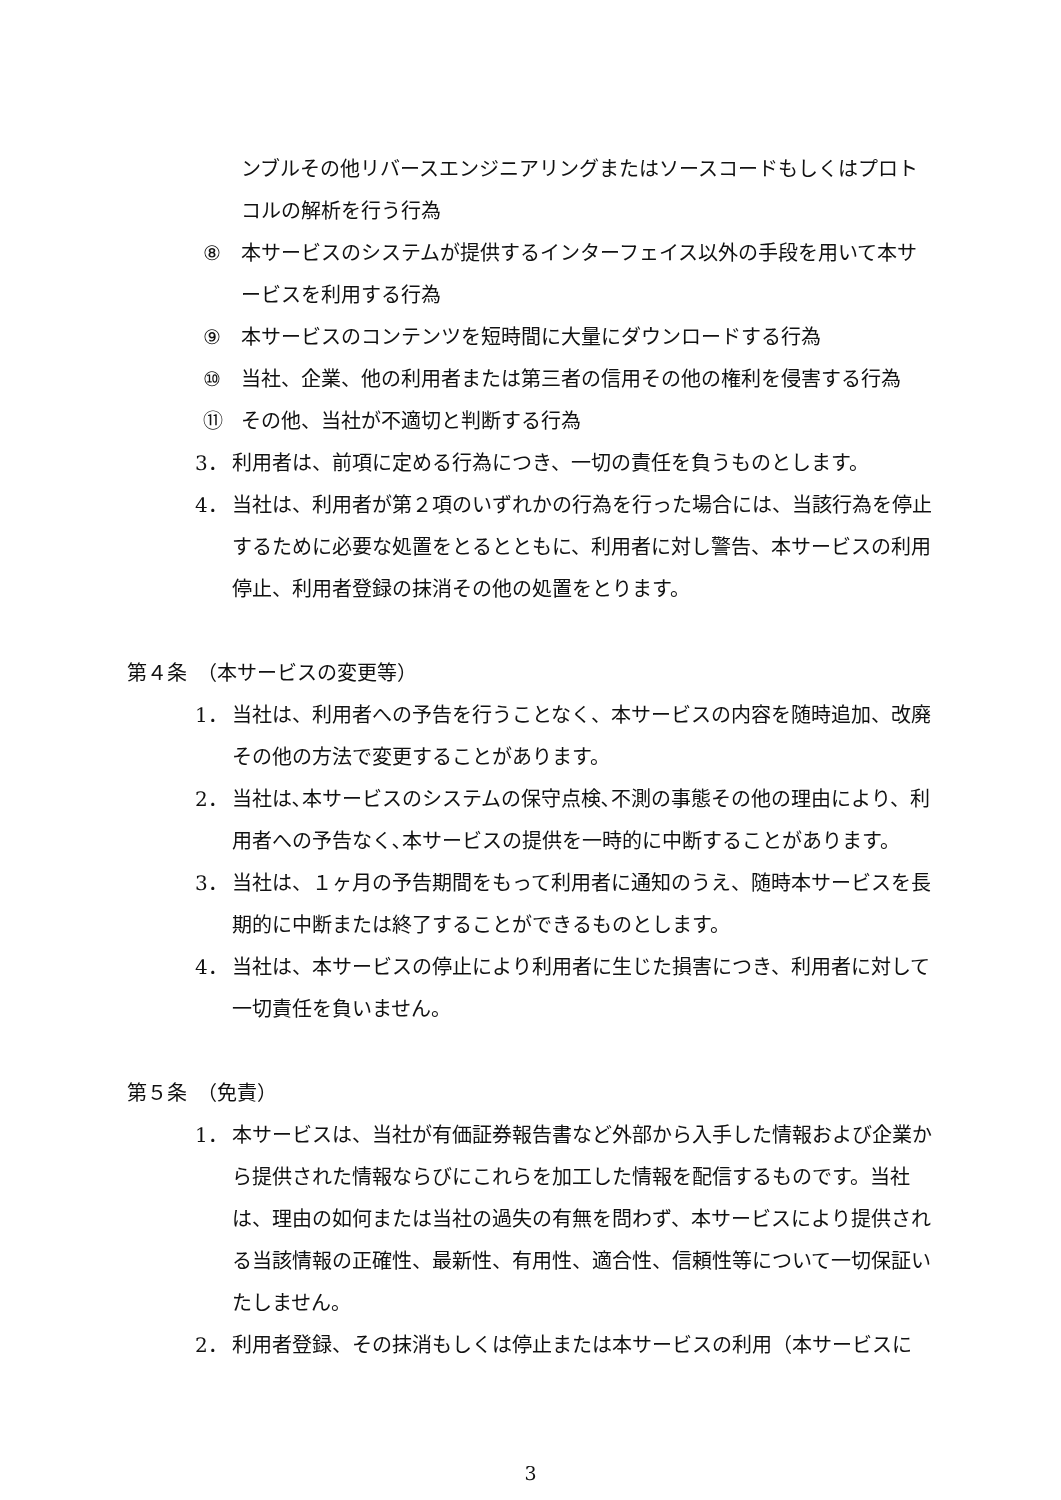ンブルその他リバースエンジニアリングまたはソースコードもしくはプロトコルの解析を行う行為
⑧ 本サービスのシステムが提供するインターフェイス以外の手段を用いて本サービスを利用する行為
⑨ 本サービスのコンテンツを短時間に大量にダウンロードする行為
⑩ 当社、企業、他の利用者または第三者の信用その他の権利を侵害する行為
⑪ その他、当社が不適切と判断する行為
3． 利用者は、前項に定める行為につき、一切の責任を負うものとします。
4． 当社は、利用者が第２項のいずれかの行為を行った場合には、当該行為を停止するために必要な処置をとるとともに、利用者に対し警告、本サービスの利用停止、利用者登録の抹消その他の処置をとります。
第４条　（本サービスの変更等）
1． 当社は、利用者への予告を行うことなく、本サービスの内容を随時追加、改廃その他の方法で変更することがあります。
2． 当社は､本サービスのシステムの保守点検､不測の事態その他の理由により、利用者への予告なく､本サービスの提供を一時的に中断することがあります。
3． 当社は、１ヶ月の予告期間をもって利用者に通知のうえ、随時本サービスを長期的に中断または終了することができるものとします。
4． 当社は、本サービスの停止により利用者に生じた損害につき、利用者に対して一切責任を負いません。
第５条　（免責）
1． 本サービスは、当社が有価証券報告書など外部から入手した情報および企業から提供された情報ならびにこれらを加工した情報を配信するものです。当社は、理由の如何または当社の過失の有無を問わず、本サービスにより提供される当該情報の正確性、最新性、有用性、適合性、信頼性等について一切保証いたしません。
2． 利用者登録、その抹消もしくは停止または本サービスの利用（本サービスに
3